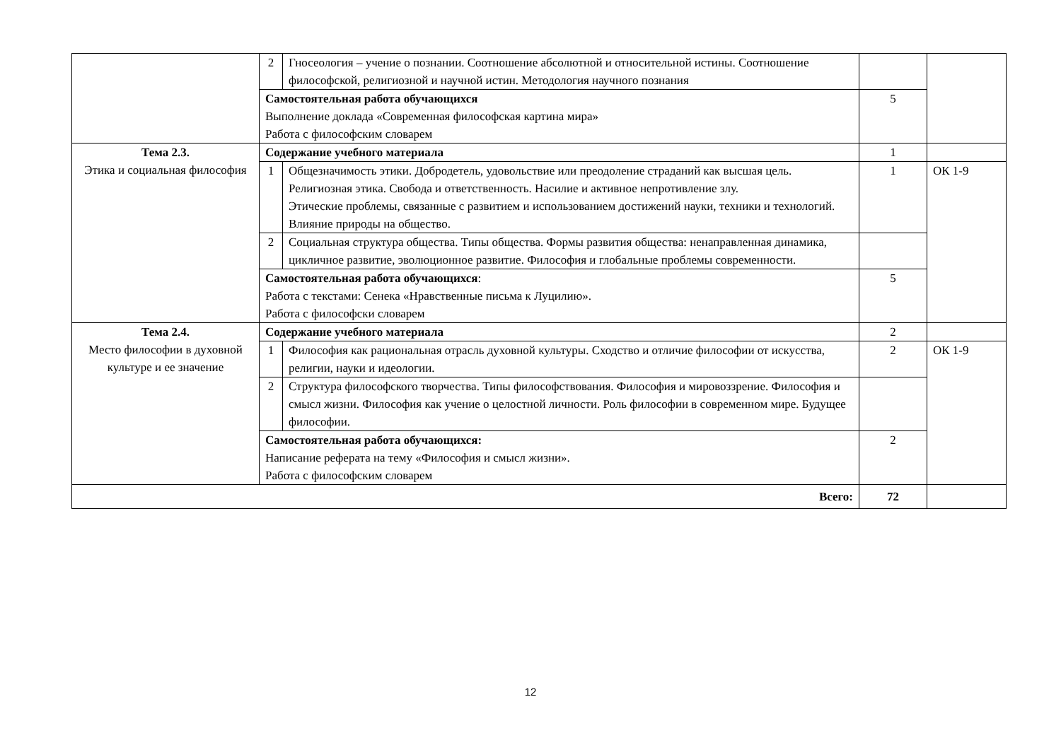| | 2 | Гносеология – учение о познании. Соотношение абсолютной и относительной истины. Соотношение философской, религиозной и научной истин. Методология научного познания | | |
| | Самостоятельная работа обучающихся Выполнение доклада «Современная философская картина мира» Работа с философским словарем | | 5 | |
| Тема 2.3. Этика и социальная философия | Содержание учебного материала | | 1 | |
| | 1 | Общезначимость этики. Добродетель, удовольствие или преодоление страданий как высшая цель. Религиозная этика. Свобода и ответственность. Насилие и активное непротивление злу. Этические проблемы, связанные с развитием и использованием достижений науки, техники и технологий. Влияние природы на общество. | 1 | ОК 1-9 |
| | 2 | Социальная структура общества. Типы общества. Формы развития общества: ненаправленная динамика, цикличное развитие, эволюционное развитие. Философия и глобальные проблемы современности. | | |
| | Самостоятельная работа обучающихся : Работа с текстами: Сенека «Нравственные письма к Луцилию». Работа с философски словарем | | 5 | |
| Тема 2.4. Место философии в духовной культуре и ее значение | Содержание учебного материала | | 2 | |
| | 1 | Философия как рациональная отрасль духовной культуры. Сходство и отличие философии от искусства, религии, науки и идеологии. | 2 | ОК 1-9 |
| | 2 | Структура философского творчества. Типы философствования. Философия и мировоззрение. Философия и смысл жизни. Философия как учение о целостной личности. Роль философии в современном мире. Будущее философии. | | |
| | Самостоятельная работа обучающихся: Написание реферата на тему «Философия и смысл жизни». Работа с философским словарем | | 2 | |
| Всего: | | | 72 | |
12